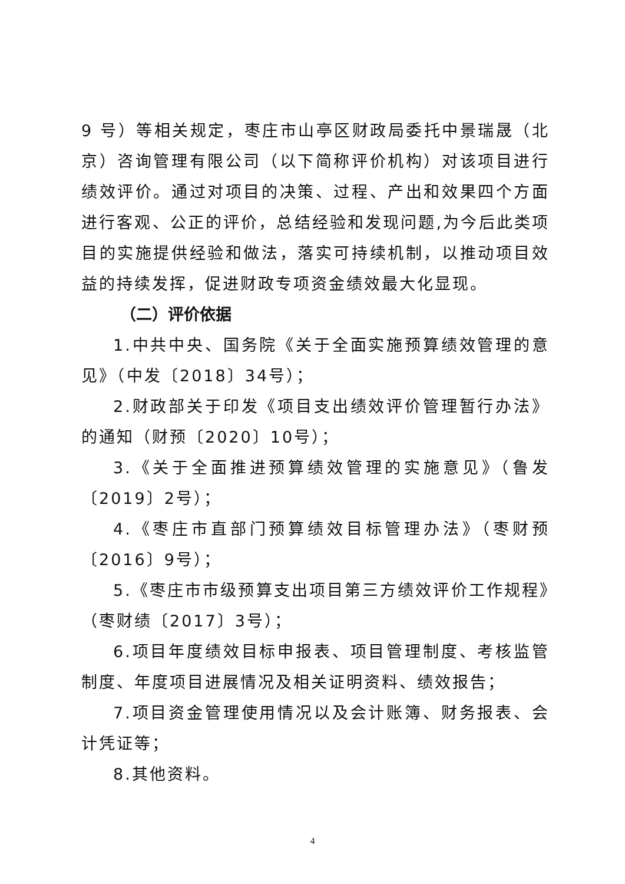9 号）等相关规定，枣庄市山亭区财政局委托中景瑞晟（北京）咨询管理有限公司（以下简称评价机构）对该项目进行绩效评价。通过对项目的决策、过程、产出和效果四个方面进行客观、公正的评价，总结经验和发现问题,为今后此类项目的实施提供经验和做法，落实可持续机制，以推动项目效益的持续发挥，促进财政专项资金绩效最大化显现。
（二）评价依据
1.中共中央、国务院《关于全面实施预算绩效管理的意见》（中发〔2018〕34号）；
2.财政部关于印发《项目支出绩效评价管理暂行办法》的通知（财预〔2020〕10号）；
3.《关于全面推进预算绩效管理的实施意见》（鲁发〔2019〕2号）；
4.《枣庄市直部门预算绩效目标管理办法》（枣财预〔2016〕9号）；
5.《枣庄市市级预算支出项目第三方绩效评价工作规程》（枣财绩〔2017〕3号）；
6.项目年度绩效目标申报表、项目管理制度、考核监管制度、年度项目进展情况及相关证明资料、绩效报告；
7.项目资金管理使用情况以及会计账簿、财务报表、会计凭证等；
8.其他资料。
4